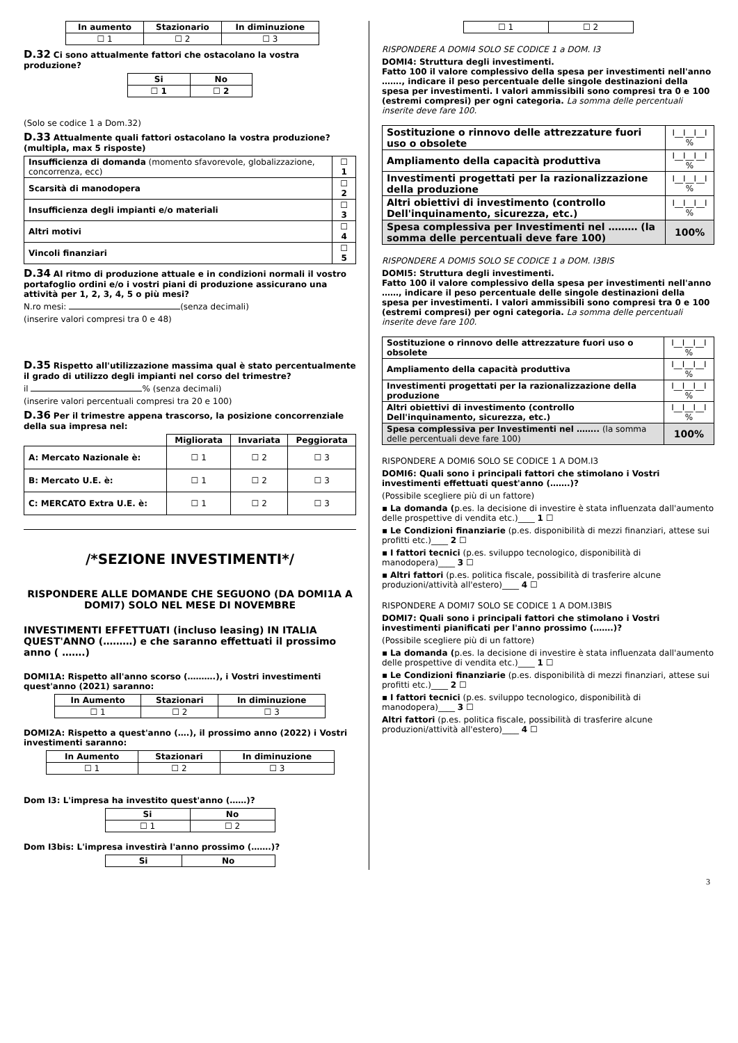| In aumento | Stazionario | In diminuzione |
| --- | --- | --- |
| ☐ 1 | ☐ 2 | ☐ 3 |
D.32 Ci sono attualmente fattori che ostacolano la vostra produzione?
| Si | No |
| --- | --- |
| ☐ 1 | ☐ 2 |
(Solo se codice 1 a Dom.32)
D.33 Attualmente quali fattori ostacolano la vostra produzione? (multipla, max 5 risposte)
| Insufficienza di domanda (momento sfavorevole, globalizzazione, concorrenza, ecc) | ☐ 1 |
| Scarsità di manodopera | ☐ 2 |
| Insufficienza degli impianti e/o materiali | ☐ 3 |
| Altri motivi | ☐ 4 |
| Vincoli finanziari | ☐ 5 |
D.34 Al ritmo di produzione attuale e in condizioni normali il vostro portafoglio ordini e/o i vostri piani di produzione assicurano una attività per 1, 2, 3, 4, 5 o più mesi?
N.ro mesi: (senza decimali)
(inserire valori compresi tra 0 e 48)
D.35 Rispetto all'utilizzazione massima qual è stato percentualmente il grado di utilizzo degli impianti nel corso del trimestre?
il % (senza decimali)
(inserire valori percentuali compresi tra 20 e 100)
D.36 Per il trimestre appena trascorso, la posizione concorrenziale della sua impresa nel:
| | Migliorata | Invariata | Peggiorata |
| A: Mercato Nazionale è: | ☐ 1 | ☐ 2 | ☐ 3 |
| B: Mercato U.E. è: | ☐ 1 | ☐ 2 | ☐ 3 |
| C: MERCATO Extra U.E. è: | ☐ 1 | ☐ 2 | ☐ 3 |
/*SEZIONE INVESTIMENTI*/
RISPONDERE ALLE DOMANDE CHE SEGUONO (DA DOMI1A A DOMI7) SOLO NEL MESE DI NOVEMBRE
INVESTIMENTI EFFETTUATI (incluso leasing) IN ITALIA QUEST'ANNO (………) e che saranno effettuati il prossimo anno ( …….)
DOMI1A: Rispetto all'anno scorso (……….), i Vostri investimenti quest'anno (2021) saranno:
| In Aumento | Stazionari | In diminuzione |
| --- | --- | --- |
| ☐ 1 | ☐ 2 | ☐ 3 |
DOMI2A: Rispetto a quest'anno (….), il prossimo anno (2022) i Vostri investimenti saranno:
| In Aumento | Stazionari | In diminuzione |
| --- | --- | --- |
| ☐ 1 | ☐ 2 | ☐ 3 |
Dom I3: L'impresa ha investito quest'anno (……)?
| Si | No |
| --- | --- |
| ☐ 1 | ☐ 2 |
Dom I3bis: L'impresa investirà l'anno prossimo (…….)?
| Si | No |
| --- | --- |
| ☐ 1 | ☐ 2 |
RISPONDERE A DOMI4 SOLO SE CODICE 1 a DOM. I3
DOMI4: Struttura degli investimenti.
Fatto 100 il valore complessivo della spesa per investimenti nell'anno ……., indicare il peso percentuale delle singole destinazioni della spesa per investimenti. I valori ammissibili sono compresi tra 0 e 100 (estremi compresi) per ogni categoria. La somma delle percentuali inserite deve fare 100.
| Sostituzione o rinnovo delle attrezzature fuori uso o obsolete | I__I__I__I % |
| Ampliamento della capacità produttiva | I__I__I__I % |
| Investimenti progettati per la razionalizzazione della produzione | I__I__I__I % |
| Altri obiettivi di investimento (controllo Dell'inquinamento, sicurezza, etc.) | I__I__I__I % |
| Spesa complessiva per Investimenti nel ……… (la somma delle percentuali deve fare 100) | 100% |
RISPONDERE A DOMI5 SOLO SE CODICE 1 a DOM. I3BIS
DOMI5: Struttura degli investimenti.
Fatto 100 il valore complessivo della spesa per investimenti nell'anno ……, indicare il peso percentuale delle singole destinazioni della spesa per investimenti. I valori ammissibili sono compresi tra 0 e 100 (estremi compresi) per ogni categoria. La somma delle percentuali inserite deve fare 100.
| Sostituzione o rinnovo delle attrezzature fuori uso o obsolete | I__I__I__I % |
| Ampliamento della capacità produttiva | I__I__I__I % |
| Investimenti progettati per la razionalizzazione della produzione | I__I__I__I % |
| Altri obiettivi di investimento (controllo Dell'inquinamento, sicurezza, etc.) | I__I__I__I % |
| Spesa complessiva per Investimenti nel …….. (la somma delle percentuali deve fare 100) | 100% |
RISPONDERE A DOMI6 SOLO SE CODICE 1 A DOM.I3
DOMI6: Quali sono i principali fattori che stimolano i Vostri investimenti effettuati quest'anno (…….)?
(Possibile scegliere più di un fattore)
▪ La domanda (p.es. la decisione di investire è stata influenzata dall'aumento delle prospettive di vendita etc.)____ 1 ☐
▪ Le Condizioni finanziarie (p.es. disponibilità di mezzi finanziari, attese sui profitti etc.)____ 2 ☐
▪ I fattori tecnici (p.es. sviluppo tecnologico, disponibilità di manodopera)____ 3 ☐
▪ Altri fattori (p.es. politica fiscale, possibilità di trasferire alcune produzioni/attività all'estero)____ 4 ☐
RISPONDERE A DOMI7 SOLO SE CODICE 1 A DOM.I3BIS
DOMI7: Quali sono i principali fattori che stimolano i Vostri investimenti pianificati per l'anno prossimo (…….)?
(Possibile scegliere più di un fattore)
▪ La domanda (p.es. la decisione di investire è stata influenzata dall'aumento delle prospettive di vendita etc.)____ 1 ☐
▪ Le Condizioni finanziarie (p.es. disponibilità di mezzi finanziari, attese sui profitti etc.)____ 2 ☐
▪ I fattori tecnici (p.es. sviluppo tecnologico, disponibilità di manodopera)____ 3 ☐
Altri fattori (p.es. politica fiscale, possibilità di trasferire alcune produzioni/attività all'estero)____ 4 ☐
3